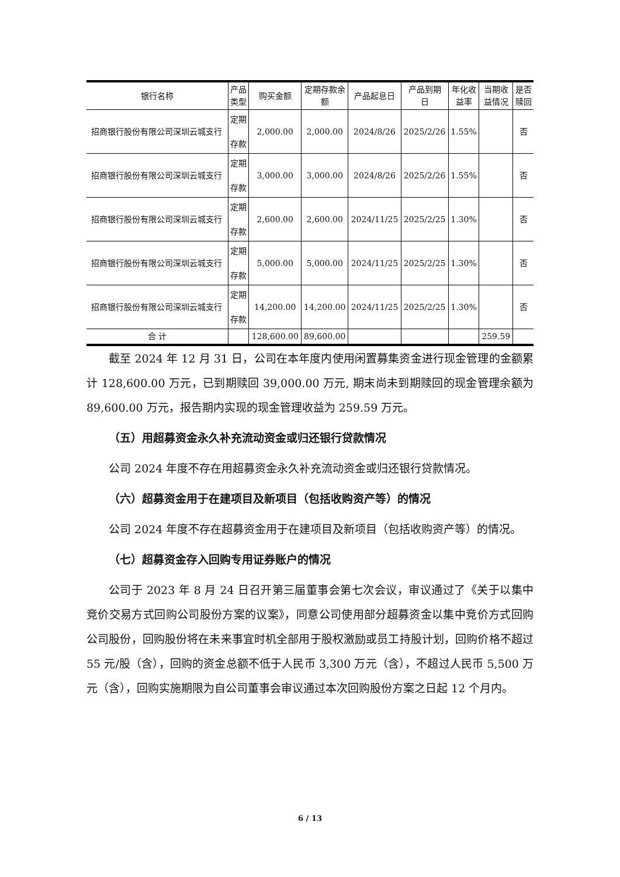| 银行名称 | 产品 类型 | 购买金额 | 定期存款余 额 | 产品起息日 | 产品到期 日 | 年化收 益率 | 当期收 益情况 | 是否 赎回 |
| --- | --- | --- | --- | --- | --- | --- | --- | --- |
| 招商银行股份有限公司深圳云城支行 | 定期 存款 | 2,000.00 | 2,000.00 | 2024/8/26 | 2025/2/26 | 1.55% | | 否 |
| 招商银行股份有限公司深圳云城支行 | 定期 存款 | 3,000.00 | 3,000.00 | 2024/8/26 | 2025/2/26 | 1.55% | | 否 |
| 招商银行股份有限公司深圳云城支行 | 定期 存款 | 2,600.00 | 2,600.00 | 2024/11/25 | 2025/2/25 | 1.30% | | 否 |
| 招商银行股份有限公司深圳云城支行 | 定期 存款 | 5,000.00 | 5,000.00 | 2024/11/25 | 2025/2/25 | 1.30% | | 否 |
| 招商银行股份有限公司深圳云城支行 | 定期 存款 | 14,200.00 | 14,200.00 | 2024/11/25 | 2025/2/25 | 1.30% | | 否 |
| 合 计 | | 128,600.00 | 89,600.00 | | | | 259.59 | |
截至 2024 年 12 月 31 日，公司在本年度内使用闲置募集资金进行现金管理的金额累计 128,600.00 万元，已到期赎回 39,000.00 万元, 期末尚未到期赎回的现金管理余额为 89,600.00 万元，报告期内实现的现金管理收益为 259.59 万元。
（五）用超募资金永久补充流动资金或归还银行贷款情况
公司 2024 年度不存在用超募资金永久补充流动资金或归还银行贷款情况。
（六）超募资金用于在建项目及新项目（包括收购资产等）的情况
公司 2024 年度不存在超募资金用于在建项目及新项目（包括收购资产等）的情况。
（七）超募资金存入回购专用证券账户的情况
公司于 2023 年 8 月 24 日召开第三届董事会第七次会议，审议通过了《关于以集中竞价交易方式回购公司股份方案的议案》，同意公司使用部分超募资金以集中竞价方式回购公司股份，回购股份将在未来事宜时机全部用于股权激励或员工持股计划，回购价格不超过 55 元/股（含），回购的资金总额不低于人民币 3,300 万元（含），不超过人民币 5,500 万元（含），回购实施期限为自公司董事会审议通过本次回购股份方案之日起 12 个月内。
6 / 13